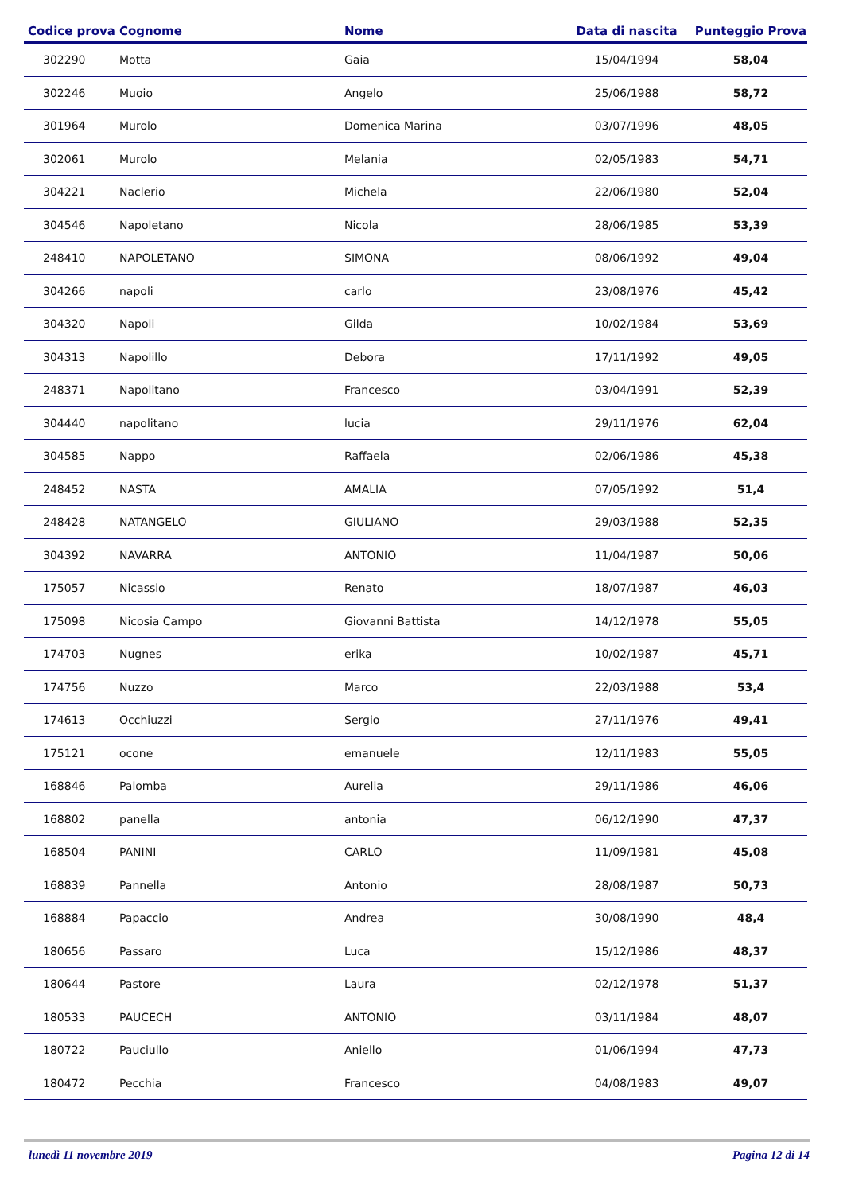| Codice prova | Cognome | Nome | Data di nascita | Punteggio Prova |
| --- | --- | --- | --- | --- |
| 302290 | Motta | Gaia | 15/04/1994 | 58,04 |
| 302246 | Muoio | Angelo | 25/06/1988 | 58,72 |
| 301964 | Murolo | Domenica Marina | 03/07/1996 | 48,05 |
| 302061 | Murolo | Melania | 02/05/1983 | 54,71 |
| 304221 | Naclerio | Michela | 22/06/1980 | 52,04 |
| 304546 | Napoletano | Nicola | 28/06/1985 | 53,39 |
| 248410 | NAPOLETANO | SIMONA | 08/06/1992 | 49,04 |
| 304266 | napoli | carlo | 23/08/1976 | 45,42 |
| 304320 | Napoli | Gilda | 10/02/1984 | 53,69 |
| 304313 | Napolillo | Debora | 17/11/1992 | 49,05 |
| 248371 | Napolitano | Francesco | 03/04/1991 | 52,39 |
| 304440 | napolitano | lucia | 29/11/1976 | 62,04 |
| 304585 | Nappo | Raffaela | 02/06/1986 | 45,38 |
| 248452 | NASTA | AMALIA | 07/05/1992 | 51,4 |
| 248428 | NATANGELO | GIULIANO | 29/03/1988 | 52,35 |
| 304392 | NAVARRA | ANTONIO | 11/04/1987 | 50,06 |
| 175057 | Nicassio | Renato | 18/07/1987 | 46,03 |
| 175098 | Nicosia Campo | Giovanni Battista | 14/12/1978 | 55,05 |
| 174703 | Nugnes | erika | 10/02/1987 | 45,71 |
| 174756 | Nuzzo | Marco | 22/03/1988 | 53,4 |
| 174613 | Occhiuzzi | Sergio | 27/11/1976 | 49,41 |
| 175121 | ocone | emanuele | 12/11/1983 | 55,05 |
| 168846 | Palomba | Aurelia | 29/11/1986 | 46,06 |
| 168802 | panella | antonia | 06/12/1990 | 47,37 |
| 168504 | PANINI | CARLO | 11/09/1981 | 45,08 |
| 168839 | Pannella | Antonio | 28/08/1987 | 50,73 |
| 168884 | Papaccio | Andrea | 30/08/1990 | 48,4 |
| 180656 | Passaro | Luca | 15/12/1986 | 48,37 |
| 180644 | Pastore | Laura | 02/12/1978 | 51,37 |
| 180533 | PAUCECH | ANTONIO | 03/11/1984 | 48,07 |
| 180722 | Pauciullo | Aniello | 01/06/1994 | 47,73 |
| 180472 | Pecchia | Francesco | 04/08/1983 | 49,07 |
lunedì 11 novembre 2019 Pagina 12 di 14